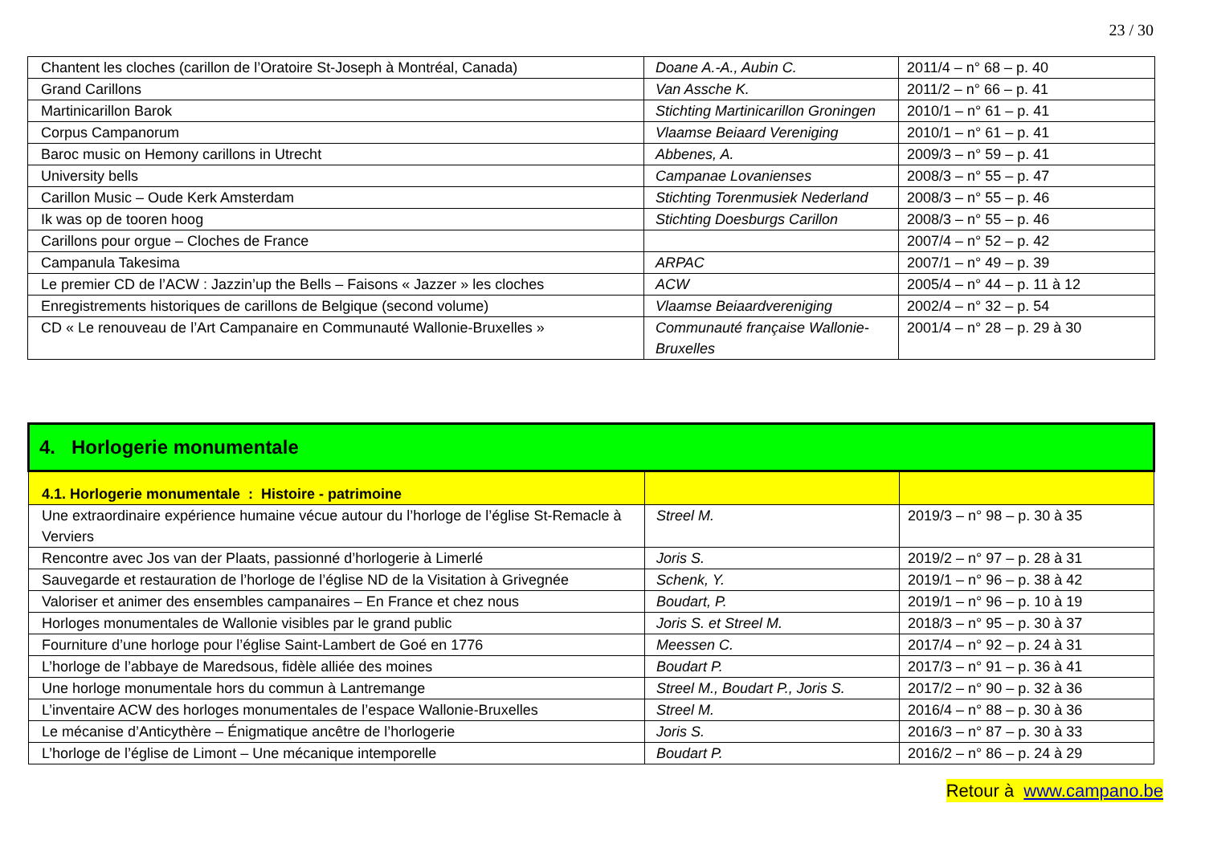23 / 30
| Chantent les cloches (carillon de l’Oratoire St-Joseph à Montréal, Canada) | Doane A.-A., Aubin C. | 2011/4 – n° 68 – p. 40 |
| Grand Carillons | Van Assche K. | 2011/2 – n° 66 – p. 41 |
| Martinicarillon Barok | Stichting Martinicarillon Groningen | 2010/1 – n° 61 – p. 41 |
| Corpus Campanorum | Vlaamse Beiaard Vereniging | 2010/1 – n° 61 – p. 41 |
| Baroc music on Hemony carillons in Utrecht | Abbenes, A. | 2009/3 – n° 59 – p. 41 |
| University bells | Campanae Lovanienses | 2008/3 – n° 55 – p. 47 |
| Carillon Music – Oude Kerk Amsterdam | Stichting Torenmusiek Nederland | 2008/3 – n° 55 – p. 46 |
| Ik was op de tooren hoog | Stichting Doesburgs Carillon | 2008/3 – n° 55 – p. 46 |
| Carillons pour orgue – Cloches de France | | 2007/4 – n° 52 – p. 42 |
| Campanula Takesima | ARPAC | 2007/1 – n° 49 – p. 39 |
| Le premier CD de l’ACW : Jazzin’up the Bells – Faisons « Jazzer » les cloches | ACW | 2005/4 – n° 44 – p. 11 à 12 |
| Enregistrements historiques de carillons de Belgique (second volume) | Vlaamse Beiaardvereniging | 2002/4 – n° 32 – p. 54 |
| CD « Le renouveau de l’Art Campanaire en Communauté Wallonie-Bruxelles » | Communauté française Wallonie-Bruxelles | 2001/4 – n° 28 – p. 29 à 30 |
| 4. Horlogerie monumentale | | |
| 4.1. Horlogerie monumentale : Histoire - patrimoine | | |
| Une extraordinaire expérience humaine vécue autour du l’horloge de l’église St-Remacle à Verviers | Streel M. | 2019/3 – n° 98 – p. 30 à 35 |
| Rencontre avec Jos van der Plaats, passionné d’horlogerie à Limerlé | Joris S. | 2019/2 – n° 97 – p. 28 à 31 |
| Sauvegarde et restauration de l’horloge de l’église ND de la Visitation à Grivegnée | Schenk, Y. | 2019/1 – n° 96 – p. 38 à 42 |
| Valoriser et animer des ensembles campanaires – En France et chez nous | Boudart, P. | 2019/1 – n° 96 – p. 10 à 19 |
| Horloges monumentales de Wallonie visibles par le grand public | Joris S. et Streel M. | 2018/3 – n° 95 – p. 30 à 37 |
| Fourniture d’une horloge pour l’église Saint-Lambert de Goé en 1776 | Meessen C. | 2017/4 – n° 92 – p. 24 à 31 |
| L’horloge de l’abbaye de Maredsous, fidèle alliée des moines | Boudart P. | 2017/3 – n° 91 – p. 36 à 41 |
| Une horloge monumentale hors du commun à Lantremange | Streel M., Boudart P., Joris S. | 2017/2 – n° 90 – p. 32 à 36 |
| L’inventaire ACW des horloges monumentales de l’espace Wallonie-Bruxelles | Streel M. | 2016/4 – n° 88 – p. 30 à 36 |
| Le mécanise d’Anticythère – Énigmatique ancêtre de l’horlogerie | Joris S. | 2016/3 – n° 87 – p. 30 à 33 |
| L’horloge de l’église de Limont – Une mécanique intemporelle | Boudart P. | 2016/2 – n° 86 – p. 24 à 29 |
Retour à www.campano.be